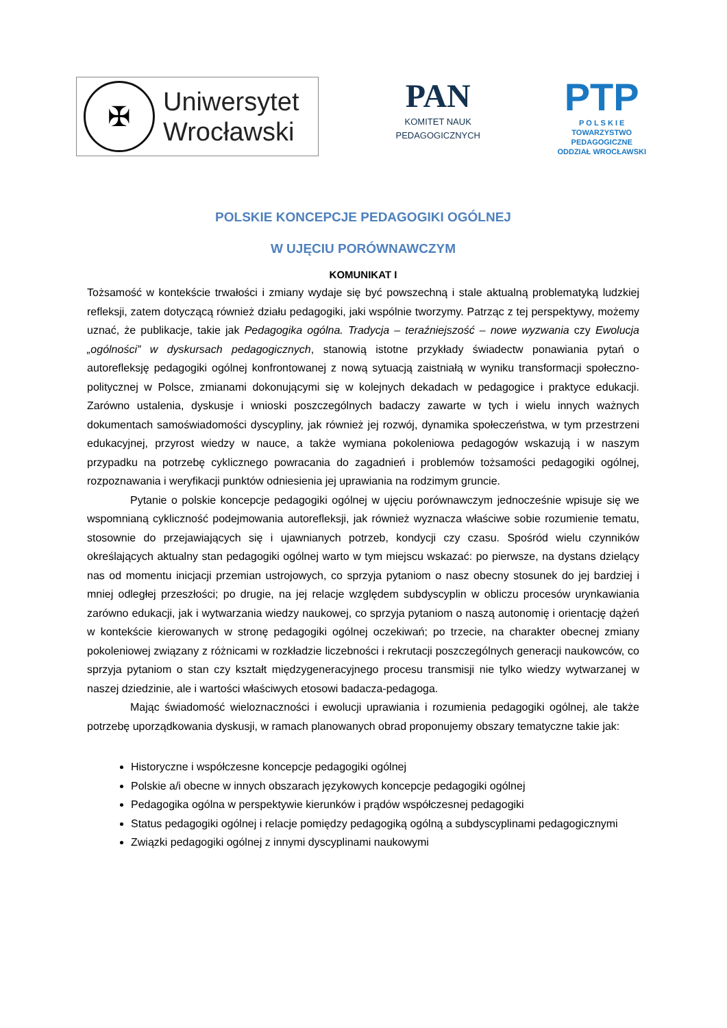✠
Uniwersytet
Wrocławski
PAN
KOMITET NAUK
PEDAGOGICZNYCH
PTP
P O L S K I E
TOWARZYSTWO
PEDAGOGICZNE
ODDZIAŁ WROCŁAWSKI
POLSKIE KONCEPCJE PEDAGOGIKI OGÓLNEJ
W UJĘCIU PORÓWNAWCZYM
KOMUNIKAT I
Tożsamość w kontekście trwałości i zmiany wydaje się być powszechną i stale aktualną problematyką ludzkiej refleksji, zatem dotyczącą również działu pedagogiki, jaki wspólnie tworzymy. Patrząc z tej perspektywy, możemy uznać, że publikacje, takie jak Pedagogika ogólna. Tradycja – teraźniejszość – nowe wyzwania czy Ewolucja „ogólności” w dyskursach pedagogicznych, stanowią istotne przykłady świadectw ponawiania pytań o autorefleksję pedagogiki ogólnej konfrontowanej z nową sytuacją zaistniałą w wyniku transformacji społeczno-politycznej w Polsce, zmianami dokonującymi się w kolejnych dekadach w pedagogice i praktyce edukacji. Zarówno ustalenia, dyskusje i wnioski poszczególnych badaczy zawarte w tych i wielu innych ważnych dokumentach samoświadomości dyscypliny, jak również jej rozwój, dynamika społeczeństwa, w tym przestrzeni edukacyjnej, przyrost wiedzy w nauce, a także wymiana pokoleniowa pedagogów wskazują i w naszym przypadku na potrzebę cyklicznego powracania do zagadnień i problemów tożsamości pedagogiki ogólnej, rozpoznawania i weryfikacji punktów odniesienia jej uprawiania na rodzimym gruncie.
Pytanie o polskie koncepcje pedagogiki ogólnej w ujęciu porównawczym jednocześnie wpisuje się we wspomnianą cykliczność podejmowania autorefleksji, jak również wyznacza właściwe sobie rozumienie tematu, stosownie do przejawiających się i ujawnianych potrzeb, kondycji czy czasu. Spośród wielu czynników określających aktualny stan pedagogiki ogólnej warto w tym miejscu wskazać: po pierwsze, na dystans dzielący nas od momentu inicjacji przemian ustrojowych, co sprzyja pytaniom o nasz obecny stosunek do jej bardziej i mniej odległej przeszłości; po drugie, na jej relacje względem subdyscyplin w obliczu procesów urynkawiania zarówno edukacji, jak i wytwarzania wiedzy naukowej, co sprzyja pytaniom o naszą autonomię i orientację dążeń w kontekście kierowanych w stronę pedagogiki ogólnej oczekiwań; po trzecie, na charakter obecnej zmiany pokoleniowej związany z różnicami w rozkładzie liczebności i rekrutacji poszczególnych generacji naukowców, co sprzyja pytaniom o stan czy kształt międzygeneracyjnego procesu transmisji nie tylko wiedzy wytwarzanej w naszej dziedzinie, ale i wartości właściwych etosowi badacza-pedagoga.
Mając świadomość wieloznaczności i ewolucji uprawiania i rozumienia pedagogiki ogólnej, ale także potrzebę uporządkowania dyskusji, w ramach planowanych obrad proponujemy obszary tematyczne takie jak:
Historyczne i współczesne koncepcje pedagogiki ogólnej
Polskie a/i obecne w innych obszarach językowych koncepcje pedagogiki ogólnej
Pedagogika ogólna w perspektywie kierunków i prądów współczesnej pedagogiki
Status pedagogiki ogólnej i relacje pomiędzy pedagogiką ogólną a subdyscyplinami pedagogicznymi
Związki pedagogiki ogólnej z innymi dyscyplinami naukowymi